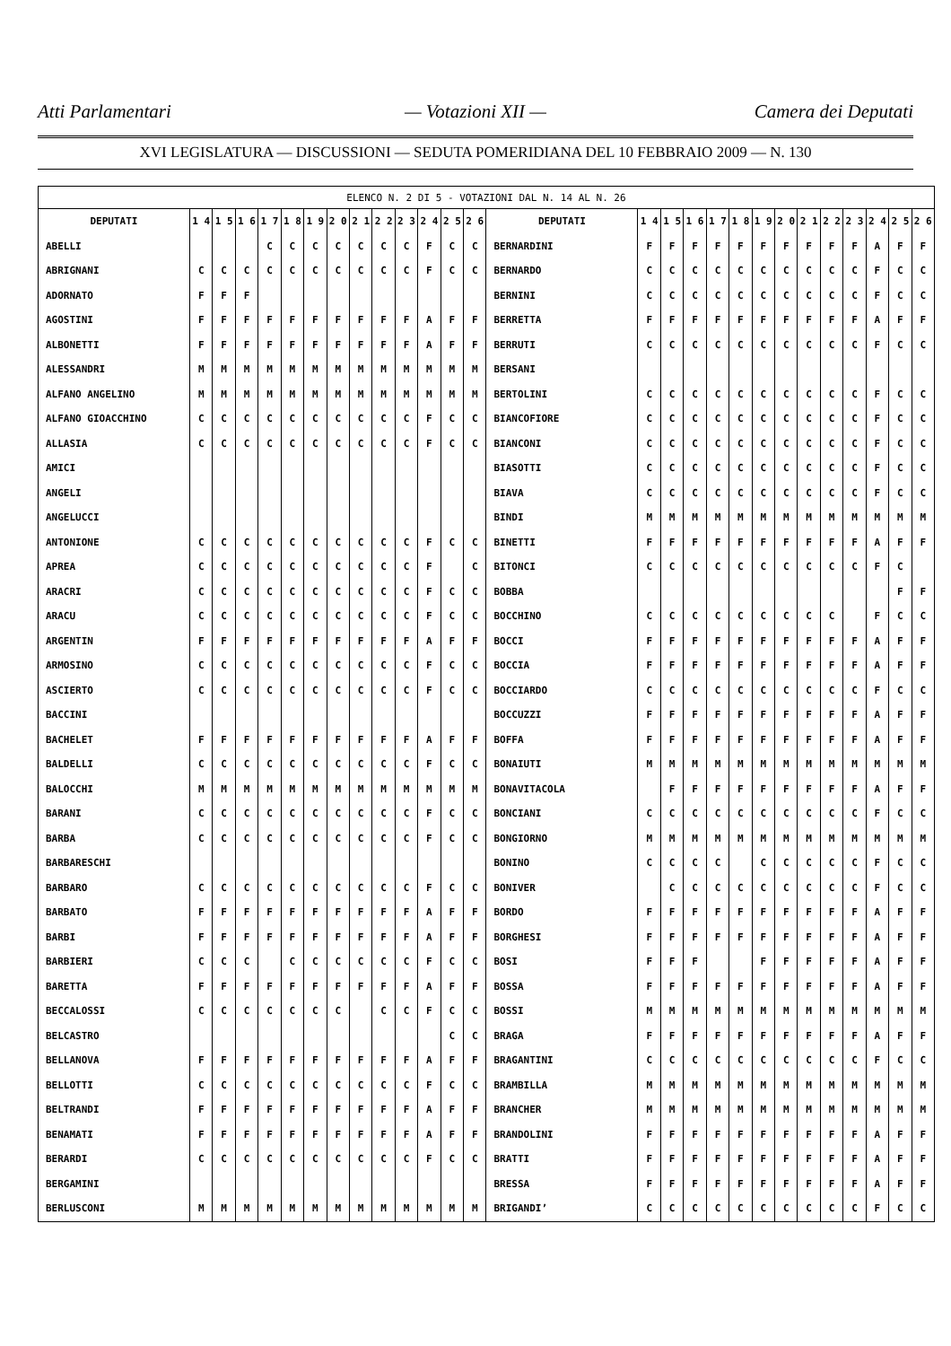Atti Parlamentari — Votazioni XII — Camera dei Deputati
XVI LEGISLATURA — DISCUSSIONI — SEDUTA POMERIDIANA DEL 10 FEBBRAIO 2009 — N. 130
| ELENCO N. 2 DI 5 - VOTAZIONI DAL N. 14 AL N. 26 | | | | | | | | | | | | | | | | | | | | | | | | | | | |
| --- | --- | --- | --- | --- | --- | --- | --- | --- | --- | --- | --- | --- | --- | --- | --- | --- | --- | --- | --- | --- | --- | --- | --- | --- | --- | --- | --- |
| DEPUTATI | 1 4 | 1 5 | 1 6 | 1 7 | 1 8 | 1 9 | 2 0 | 2 1 | 2 2 | 2 3 | 2 4 | 2 5 | 2 6 | DEPUTATI | 1 4 | 1 5 | 1 6 | 1 7 | 1 8 | 1 9 | 2 0 | 2 1 | 2 2 | 2 3 | 2 4 | 2 5 | 2 6 |
| ABELLI | | | | C | C | C | C | C | C | C | F | C | C | BERNARDINI | F | F | F | F | F | F | F | F | F | F | A | F | F |
| ABRIGNANI | C | C | C | C | C | C | C | C | C | C | F | C | C | BERNARDO | C | C | C | C | C | C | C | C | C | C | F | C | C |
| ADORNATO | F | F | F | | | | | | | | | | | BERNINI | C | C | C | C | C | C | C | C | C | C | F | C | C |
| AGOSTINI | F | F | F | F | F | F | F | F | F | F | A | F | F | BERRETTA | F | F | F | F | F | F | F | F | F | F | A | F | F |
| ALBONETTI | F | F | F | F | F | F | F | F | F | F | A | F | F | BERRUTI | C | C | C | C | C | C | C | C | C | C | F | C | C |
| ALESSANDRI | M | M | M | M | M | M | M | M | M | M | M | M | M | BERSANI | | | | | | | | | | | | | |
| ALFANO ANGELINO | M | M | M | M | M | M | M | M | M | M | M | M | M | BERTOLINI | C | C | C | C | C | C | C | C | C | C | F | C | C |
| ALFANO GIOACCHINO | C | C | C | C | C | C | C | C | C | C | F | C | C | BIANCOFIORE | C | C | C | C | C | C | C | C | C | C | F | C | C |
| ALLASIA | C | C | C | C | C | C | C | C | C | C | F | C | C | BIANCONI | C | C | C | C | C | C | C | C | C | C | F | C | C |
| AMICI | | | | | | | | | | | | | | BIASOTTI | C | C | C | C | C | C | C | C | C | C | F | C | C |
| ANGELI | | | | | | | | | | | | | | BIAVA | C | C | C | C | C | C | C | C | C | C | F | C | C |
| ANGELUCCI | | | | | | | | | | | | | | BINDI | M | M | M | M | M | M | M | M | M | M | M | M | M |
| ANTONIONE | C | C | C | C | C | C | C | C | C | C | F | C | C | BINETTI | F | F | F | F | F | F | F | F | F | F | A | F | F |
| APREA | C | C | C | C | C | C | C | C | C | C | F | | C | BITONCI | C | C | C | C | C | C | C | C | C | C | F | C | |
| ARACRI | C | C | C | C | C | C | C | C | C | C | F | C | C | BOBBA | | | | | | | | | | | | F | F |
| ARACU | C | C | C | C | C | C | C | C | C | C | F | C | C | BOCCHINO | C | C | C | C | C | C | C | C | C | | F | C | C |
| ARGENTIN | F | F | F | F | F | F | F | F | F | F | A | F | F | BOCCI | F | F | F | F | F | F | F | F | F | F | A | F | F |
| ARMOSINO | C | C | C | C | C | C | C | C | C | C | F | C | C | BOCCIA | F | F | F | F | F | F | F | F | F | F | A | F | F |
| ASCIERTO | C | C | C | C | C | C | C | C | C | C | F | C | C | BOCCIARDO | C | C | C | C | C | C | C | C | C | C | F | C | C |
| BACCINI | | | | | | | | | | | | | | BOCCUZZI | F | F | F | F | F | F | F | F | F | F | A | F | F |
| BACHELET | F | F | F | F | F | F | F | F | F | F | A | F | F | BOFFA | F | F | F | F | F | F | F | F | F | F | A | F | F |
| BALDELLI | C | C | C | C | C | C | C | C | C | C | F | C | C | BONAIUTI | M | M | M | M | M | M | M | M | M | M | M | M | M |
| BALOCCHI | M | M | M | M | M | M | M | M | M | M | M | M | M | BONAVITACOLA | | F | F | F | F | F | F | F | F | F | A | F | F |
| BARANI | C | C | C | C | C | C | C | C | C | C | F | C | C | BONCIANI | C | C | C | C | C | C | C | C | C | C | F | C | C |
| BARBA | C | C | C | C | C | C | C | C | C | C | F | C | C | BONGIORNO | M | M | M | M | M | M | M | M | M | M | M | M | M |
| BARBARESCHI | | | | | | | | | | | | | | BONINO | C | C | C | C | | C | C | C | C | C | F | C | C |
| BARBARO | C | C | C | C | C | C | C | C | C | C | F | C | C | BONIVER | | C | C | C | C | C | C | C | C | C | F | C | C |
| BARBATO | F | F | F | F | F | F | F | F | F | F | A | F | F | BORDO | F | F | F | F | F | F | F | F | F | F | A | F | F |
| BARBI | F | F | F | F | F | F | F | F | F | F | A | F | F | BORGHESI | F | F | F | F | F | F | F | F | F | F | A | F | F |
| BARBIERI | C | C | C | | C | C | C | C | C | C | F | C | C | BOSI | F | F | F | | | F | F | F | F | F | A | F | F |
| BARETTA | F | F | F | F | F | F | F | F | F | F | A | F | F | BOSSA | F | F | F | F | F | F | F | F | F | F | A | F | F |
| BECCALOSSI | C | C | C | C | C | C | C | | C | C | F | C | C | BOSSI | M | M | M | M | M | M | M | M | M | M | M | M | M |
| BELCASTRO | | | | | | | | | | | | C | C | BRAGA | F | F | F | F | F | F | F | F | F | F | A | F | F |
| BELLANOVA | F | F | F | F | F | F | F | F | F | F | A | F | F | BRAGANTINI | C | C | C | C | C | C | C | C | C | C | F | C | C |
| BELLOTTI | C | C | C | C | C | C | C | C | C | C | F | C | C | BRAMBILLA | M | M | M | M | M | M | M | M | M | M | M | M | M |
| BELTRANDI | F | F | F | F | F | F | F | F | F | F | A | F | F | BRANCHER | M | M | M | M | M | M | M | M | M | M | M | M | M |
| BENAMATI | F | F | F | F | F | F | F | F | F | F | A | F | F | BRANDOLINI | F | F | F | F | F | F | F | F | F | F | A | F | F |
| BERARDI | C | C | C | C | C | C | C | C | C | C | F | C | C | BRATTI | F | F | F | F | F | F | F | F | F | F | A | F | F |
| BERGAMINI | | | | | | | | | | | | | | BRESSA | F | F | F | F | F | F | F | F | F | F | A | F | F |
| BERLUSCONI | M | M | M | M | M | M | M | M | M | M | M | M | M | BRIGANDI’ | C | C | C | C | C | C | C | C | C | C | F | C | C |